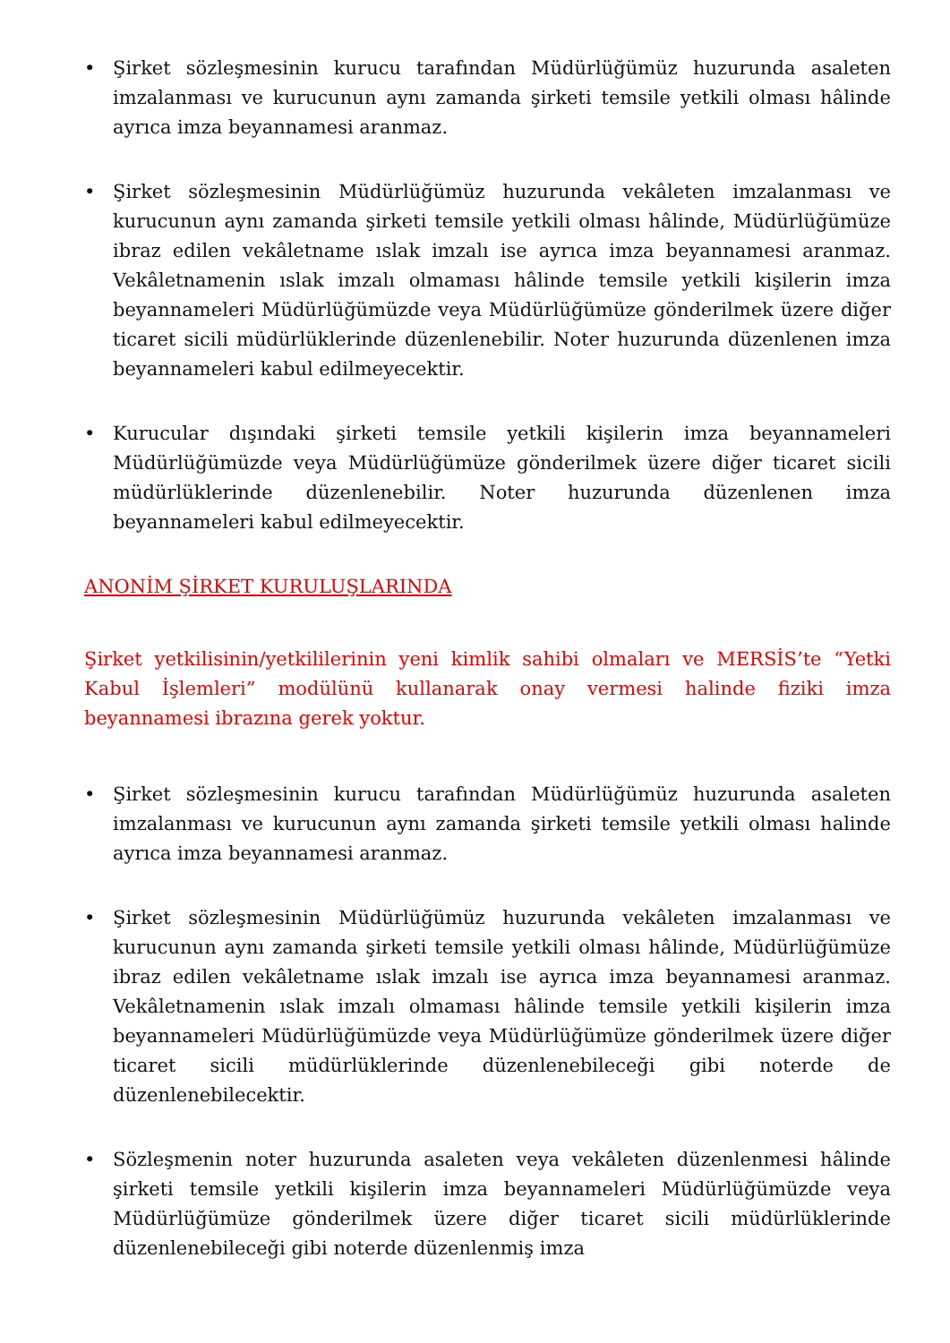• Şirket sözleşmesinin kurucu tarafından Müdürlüğümüz huzurunda asaleten imzalanması ve kurucunun aynı zamanda şirketi temsile yetkili olması hâlinde ayrıca imza beyannamesi aranmaz.
• Şirket sözleşmesinin Müdürlüğümüz huzurunda vekâleten imzalanması ve kurucunun aynı zamanda şirketi temsile yetkili olması hâlinde, Müdürlüğümüze ibraz edilen vekâletname ıslak imzalı ise ayrıca imza beyannamesi aranmaz. Vekâletnamenin ıslak imzalı olmaması hâlinde temsile yetkili kişilerin imza beyannameleri Müdürlüğümüzde veya Müdürlüğümüze gönderilmek üzere diğer ticaret sicili müdürlüklerinde düzenlenebilir. Noter huzurunda düzenlenen imza beyannameleri kabul edilmeyecektir.
• Kurucular dışındaki şirketi temsile yetkili kişilerin imza beyannameleri Müdürlüğümüzde veya Müdürlüğümüze gönderilmek üzere diğer ticaret sicili müdürlüklerinde düzenlenebilir. Noter huzurunda düzenlenen imza beyannameleri kabul edilmeyecektir.
ANONİM ŞİRKET KURULUŞLARINDA
Şirket yetkilisinin/yetkililerinin yeni kimlik sahibi olmaları ve MERSİS’te “Yetki Kabul İşlemleri” modülünü kullanarak onay vermesi halinde fiziki imza beyannamesi ibrazına gerek yoktur.
• Şirket sözleşmesinin kurucu tarafından Müdürlüğümüz huzurunda asaleten imzalanması ve kurucunun aynı zamanda şirketi temsile yetkili olması halinde ayrıca imza beyannamesi aranmaz.
• Şirket sözleşmesinin Müdürlüğümüz huzurunda vekâleten imzalanması ve kurucunun aynı zamanda şirketi temsile yetkili olması hâlinde, Müdürlüğümüze ibraz edilen vekâletname ıslak imzalı ise ayrıca imza beyannamesi aranmaz. Vekâletnamenin ıslak imzalı olmaması hâlinde temsile yetkili kişilerin imza beyannameleri Müdürlüğümüzde veya Müdürlüğümüze gönderilmek üzere diğer ticaret sicili müdürlüklerinde düzenlenebileceği gibi noterde de düzenlenebilecektir.
• Sözleşmenin noter huzurunda asaleten veya vekâleten düzenlenmesi hâlinde şirketi temsile yetkili kişilerin imza beyannameleri Müdürlüğümüzde veya Müdürlüğümüze gönderilmek üzere diğer ticaret sicili müdürlüklerinde düzenlenebileceği gibi noterde düzenlenmiş imza